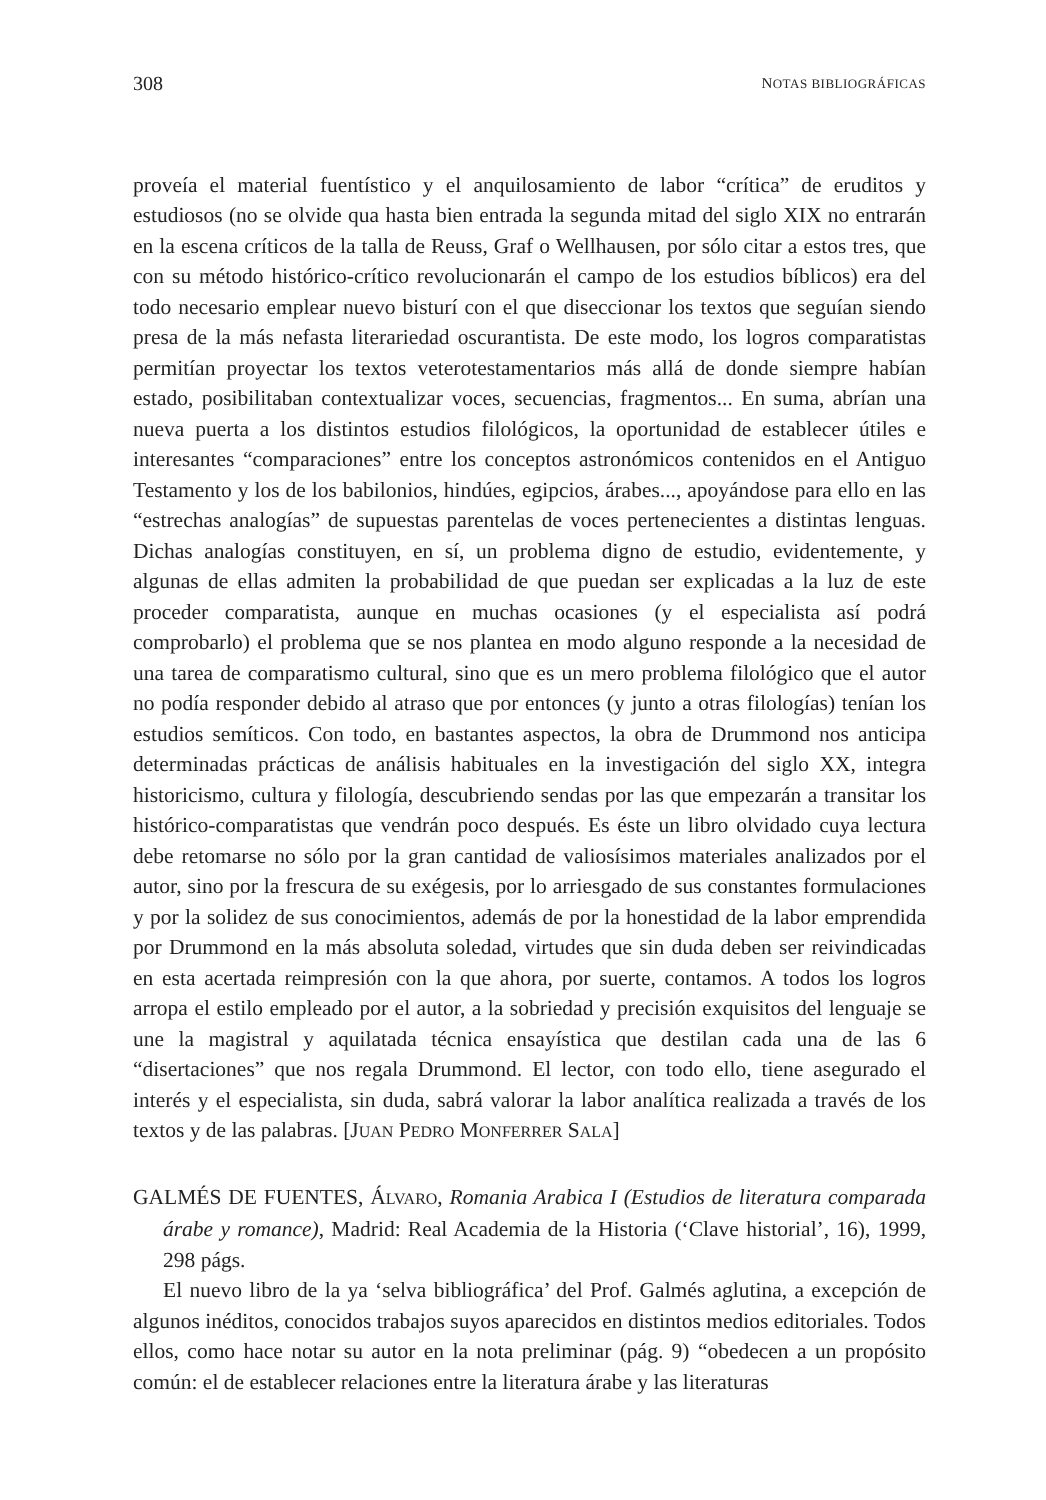308 NOTAS BIBLIOGRÁFICAS
proveía el material fuentístico y el anquilosamiento de labor “crítica” de eruditos y estudiosos (no se olvide qua hasta bien entrada la segunda mitad del siglo XIX no entrarán en la escena críticos de la talla de Reuss, Graf o Wellhausen, por sólo citar a estos tres, que con su método histórico-crítico revolucionarán el campo de los estudios bíblicos) era del todo necesario emplear nuevo bisturí con el que diseccionar los textos que seguían siendo presa de la más nefasta literariedad oscurantista. De este modo, los logros comparatistas permitían proyectar los textos veterotestamentarios más allá de donde siempre habían estado, posibilitaban contextualizar voces, secuencias, fragmentos... En suma, abrían una nueva puerta a los distintos estudios filológicos, la oportunidad de establecer útiles e interesantes “comparaciones” entre los conceptos astronómicos contenidos en el Antiguo Testamento y los de los babilonios, hindúes, egipcios, árabes..., apoyándose para ello en las “estrechas analogías” de supuestas parentelas de voces pertenecientes a distintas lenguas. Dichas analogías constituyen, en sí, un problema digno de estudio, evidentemente, y algunas de ellas admiten la probabilidad de que puedan ser explicadas a la luz de este proceder comparatista, aunque en muchas ocasiones (y el especialista así podrá comprobarlo) el problema que se nos plantea en modo alguno responde a la necesidad de una tarea de comparatismo cultural, sino que es un mero problema filológico que el autor no podía responder debido al atraso que por entonces (y junto a otras filologías) tenían los estudios semíticos. Con todo, en bastantes aspectos, la obra de Drummond nos anticipa determinadas prácticas de análisis habituales en la investigación del siglo XX, integra historicismo, cultura y filología, descubriendo sendas por las que empezarán a transitar los histórico-comparatistas que vendrán poco después. Es éste un libro olvidado cuya lectura debe retomarse no sólo por la gran cantidad de valiosísimos materiales analizados por el autor, sino por la frescura de su exégesis, por lo arriesgado de sus constantes formulaciones y por la solidez de sus conocimientos, además de por la honestidad de la labor emprendida por Drummond en la más absoluta soledad, virtudes que sin duda deben ser reivindicadas en esta acertada reimpresión con la que ahora, por suerte, contamos. A todos los logros arropa el estilo empleado por el autor, a la sobriedad y precisión exquisitos del lenguaje se une la magistral y aquilatada técnica ensayística que destilan cada una de las 6 “disertaciones” que nos regala Drummond. El lector, con todo ello, tiene asegurado el interés y el especialista, sin duda, sabrá valorar la labor analítica realizada a través de los textos y de las palabras. [JUAN PEDRO MONFERRER SALA]
GALMÉS DE FUENTES, ÁLVARO, Romania Arabica I (Estudios de literatura comparada árabe y romance), Madrid: Real Academia de la Historia (‘Clave historial’, 16), 1999, 298 págs.
El nuevo libro de la ya ‘selva bibliográfica’ del Prof. Galmés aglutina, a excepción de algunos inéditos, conocidos trabajos suyos aparecidos en distintos medios editoriales. Todos ellos, como hace notar su autor en la nota preliminar (pág. 9) “obedecen a un propósito común: el de establecer relaciones entre la literatura árabe y las literaturas